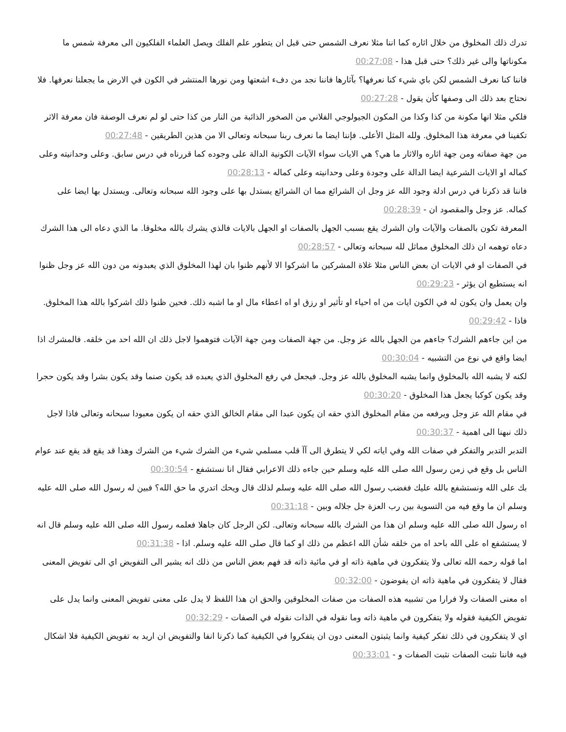تدرك ذلك المخلوق من خلال اثاره كما اننا مثلا نعرف الشمس حتى قبل ان يتطور علم الفلك ويصل العلماء الفلكيون الى معرفة شمس ما مكوناتها والى غير ذلك؟ حتى قبل هذا - 00:27:08
فاننا كنا نعرف الشمس لكن باي شيء كنا نعرفها؟ بآثارها فاننا نجد من دفء اشعتها ومن نورها المنتشر في الكون في الارض ما يجعلنا نعرفها. فلا نحتاج بعد ذلك الى وصفها كأن يقول - 00:27:28
فلكي مثلا انها مكونة من كذا وكذا من المكون الجيولوجي الفلاني من الصخور الذائبة من النار من كذا حتى لو لم نعرف الوصفة فان معرفة الاثر تكفينا في معرفة هذا المخلوق. ولله المثل الأعلى. فإننا ايضا ما نعرف ربنا سبحانه وتعالى الا من هذين الطريقين - 00:27:48
من جهة صفاته ومن جهة اثاره والاثار ما هي؟ هي الايات سواء الآيات الكونية الدالة على وجوده كما قررناه في درس سابق. وعلى وحدانيته وعلى كماله او الايات الشرعية ايضا الدالة على وجودة وعلى وحدانيته وعلى كماله - 00:28:13
فاننا قد ذكرنا في درس ادلة وجود الله عز وجل ان الشرائع مما ان الشرائع يستدل بها على وجود الله سبحانه وتعالى. ويستدل بها ايضا على كماله. عز وجل والمقصود ان - 00:28:39
المعرفة تكون بالصفات والآيات وان الشرك يقع بسبب الجهل بالصفات او الجهل بالايات فالذي يشرك بالله مخلوقا. ما الذي دعاه الى هذا الشرك دعاه توهمه ان ذلك المخلوق مماثل لله سبحانه وتعالى - 00:28:57
في الصفات او في الايات ان بعض الناس مثلا غلاة المشركين ما اشركوا الا لأنهم ظنوا بان لهذا المخلوق الذي يعبدونه من دون الله عز وجل ظنوا انه يستطيع ان يؤثر - 00:29:23
وان يعمل وان يكون له في الكون ايات من اه احياء او تأثير او رزق او اه اعطاء مال او ما اشبه ذلك. فحين ظنوا ذلك اشركوا بالله هذا المخلوق. فاذا - 00:29:42
من اين جاءهم الشرك؟ جاءهم من الجهل بالله عز وجل. من جهة الصفات ومن جهة الآيات فتوهموا لاجل ذلك ان الله احد من خلقه. فالمشرك اذا ايضا واقع في نوع من التشبيه - 00:30:04
لكنه لا يشبه الله بالمخلوق وانما يشبه المخلوق بالله عز وجل. فيجعل في رفع المخلوق الذي يعبده قد يكون صنما وقد يكون بشرا وقد يكون حجرا وقد يكون كوكبا يجعل هذا المخلوق - 00:30:20
في مقام الله عز وجل ويرفعه من مقام المخلوق الذي حقه ان يكون عبدا الى مقام الخالق الذي حقه ان يكون معبودا سبحانه وتعالى فاذا لاجل ذلك نبهنا الى اهمية - 00:30:37
التدبر التدبر والتفكر في صفات الله وفي اياته لكي لا يتطرق الى آآ قلب مسلمي شيء من الشرك شيء من الشرك وهذا قد يقع قد يقع عند عوام الناس بل وقع في زمن رسول الله صلى الله عليه وسلم حين جاءه ذلك الاعرابي فقال انا نستشفع - 00:30:54
بك على الله ونستشفع بالله عليك فغضب رسول الله صلى الله عليه وسلم لذلك قال ويحك اتدري ما حق الله؟ فبين له رسول الله صلى الله عليه وسلم ان ما وقع فيه من التسوية بين رب العزة جل جلاله وبين - 00:31:18
اه رسول الله صلى الله عليه وسلم ان هذا من الشرك بالله سبحانه وتعالى. لكن الرجل كان جاهلا فعلمه رسول الله صلى الله عليه وسلم قال انه لا يستشفع اه على الله باحد اه من خلقه شأن الله اعظم من ذلك او كما قال صلى الله عليه وسلم. اذا - 00:31:38
اما قوله رحمه الله تعالى ولا يتفكرون في ماهية ذاته او في مائية ذاته قد فهم بعض الناس من ذلك انه يشير الى التفويض اي الى تفويض المعنى فقال لا يتفكرون في ماهية ذاته ان يفوضون - 00:32:00
اه معنى الصفات ولا فرارا من تشبيه هذه الصفات من صفات المخلوقين والحق ان هذا اللفظ لا يدل على معنى تفويض المعنى وانما يدل على تفويض الكيفية فقوله ولا يتفكرون في ماهية ذاته وما نقوله في الذات نقوله في الصفات - 00:32:29
اي لا يتفكرون في ذلك تفكر كيفية وانما يثبتون المعنى دون ان يتفكروا في الكيفية كما ذكرنا انفا والتفويض ان اريد به تفويض الكيفية فلا اشكال فيه فاننا نثبت الصفات نثبت الصفات و - 00:33:01